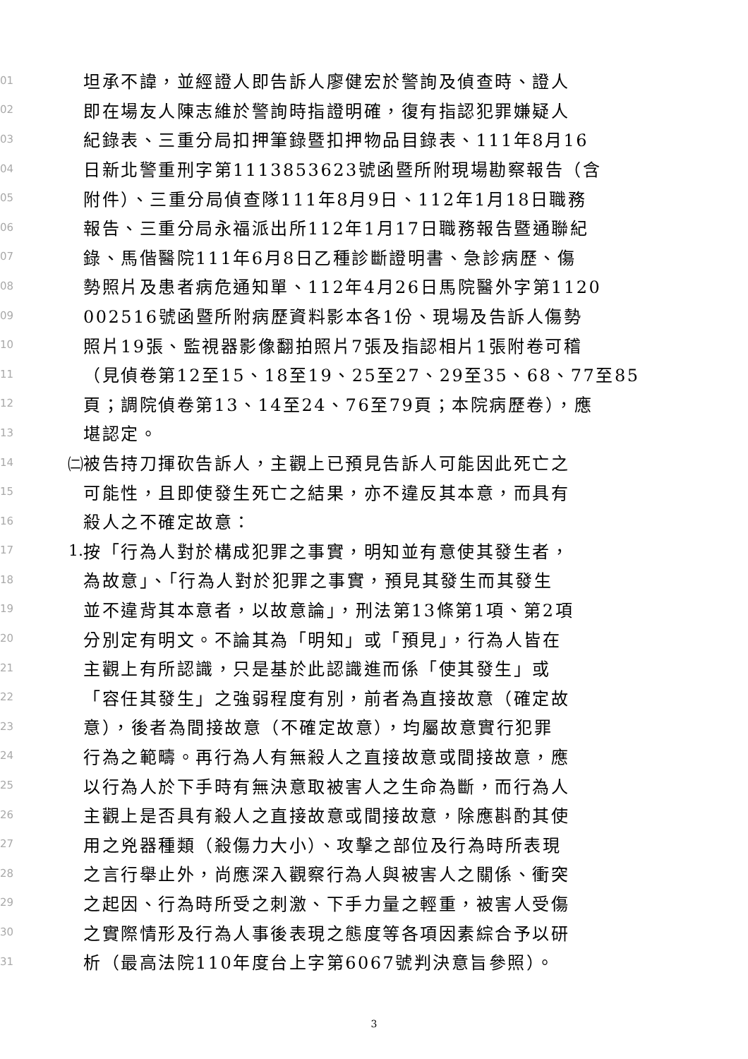01 坦承不諱，並經證人即告訴人廖健宏於警詢及偵查時、證人
02 即在場友人陳志維於警詢時指證明確，復有指認犯罪嫌疑人
03 紀錄表、三重分局扣押筆錄暨扣押物品目錄表、111年8月16
04 日新北警重刑字第1113853623號函暨所附現場勘察報告（含
05 附件）、三重分局偵查隊111年8月9日、112年1月18日職務
06 報告、三重分局永福派出所112年1月17日職務報告暨通聯紀
07 錄、馬偕醫院111年6月8日乙種診斷證明書、急診病歷、傷
08 勢照片及患者病危通知單、112年4月26日馬院醫外字第1120
09 002516號函暨所附病歷資料影本各1份、現場及告訴人傷勢
10 照片19張、監視器影像翻拍照片7張及指認相片1張附卷可稽
11 （見偵卷第12至15、18至19、25至27、29至35、68、77至85
12 頁；調院偵卷第13、14至24、76至79頁；本院病歷卷），應
13 堪認定。
14 ㈡ 被告持刀揮砍告訴人，主觀上已預見告訴人可能因此死亡之
15 可能性，且即使發生死亡之結果，亦不違反其本意，而具有
16 殺人之不確定故意：
17 1. 按「行為人對於構成犯罪之事實，明知並有意使其發生者，
18 為故意」、「行為人對於犯罪之事實，預見其發生而其發生
19 並不違背其本意者，以故意論」，刑法第13條第1項、第2項
20 分別定有明文。不論其為「明知」或「預見」，行為人皆在
21 主觀上有所認識，只是基於此認識進而係「使其發生」或
22 「容任其發生」之強弱程度有別，前者為直接故意（確定故
23 意），後者為間接故意（不確定故意），均屬故意實行犯罪
24 行為之範疇。再行為人有無殺人之直接故意或間接故意，應
25 以行為人於下手時有無決意取被害人之生命為斷，而行為人
26 主觀上是否具有殺人之直接故意或間接故意，除應斟酌其使
27 用之兇器種類（殺傷力大小）、攻擊之部位及行為時所表現
28 之言行舉止外，尚應深入觀察行為人與被害人之關係、衝突
29 之起因、行為時所受之刺激、下手力量之輕重，被害人受傷
30 之實際情形及行為人事後表現之態度等各項因素綜合予以研
31 析（最高法院110年度台上字第6067號判決意旨參照）。
3